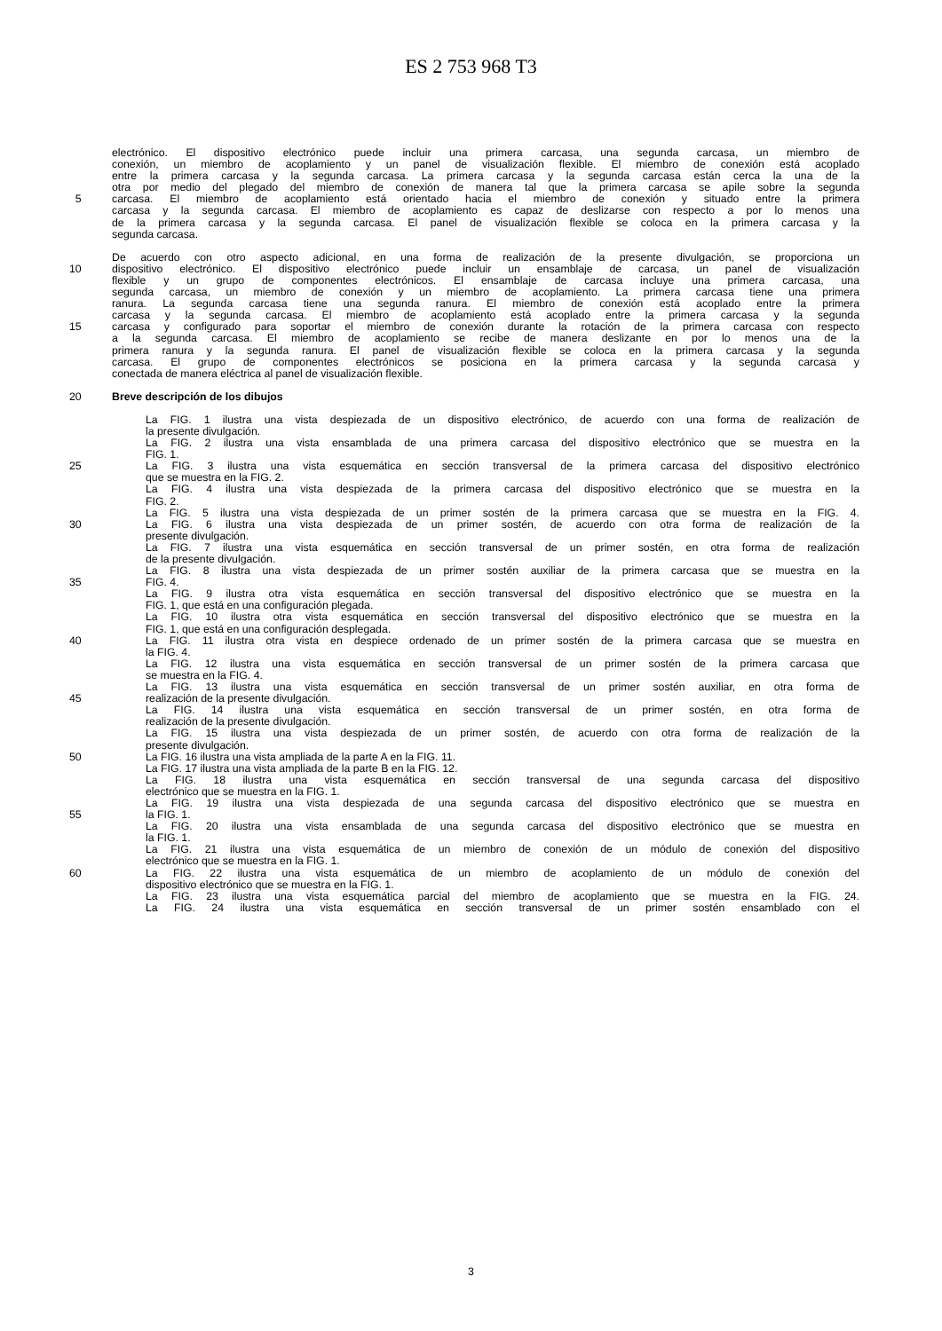ES 2 753 968 T3
electrónico. El dispositivo electrónico puede incluir una primera carcasa, una segunda carcasa, un miembro de
conexión, un miembro de acoplamiento y un panel de visualización flexible. El miembro de conexión está acoplado
entre la primera carcasa y la segunda carcasa. La primera carcasa y la segunda carcasa están cerca la una de la
otra por medio del plegado del miembro de conexión de manera tal que la primera carcasa se apile sobre la segunda
5 carcasa. El miembro de acoplamiento está orientado hacia el miembro de conexión y situado entre la primera
carcasa y la segunda carcasa. El miembro de acoplamiento es capaz de deslizarse con respecto a por lo menos una
de la primera carcasa y la segunda carcasa. El panel de visualización flexible se coloca en la primera carcasa y la
segunda carcasa.
De acuerdo con otro aspecto adicional, en una forma de realización de la presente divulgación, se proporciona un
10 dispositivo electrónico. El dispositivo electrónico puede incluir un ensamblaje de carcasa, un panel de visualización
flexible y un grupo de componentes electrónicos. El ensamblaje de carcasa incluye una primera carcasa, una
segunda carcasa, un miembro de conexión y un miembro de acoplamiento. La primera carcasa tiene una primera
ranura. La segunda carcasa tiene una segunda ranura. El miembro de conexión está acoplado entre la primera
carcasa y la segunda carcasa. El miembro de acoplamiento está acoplado entre la primera carcasa y la segunda
15 carcasa y configurado para soportar el miembro de conexión durante la rotación de la primera carcasa con respecto
a la segunda carcasa. El miembro de acoplamiento se recibe de manera deslizante en por lo menos una de la
primera ranura y la segunda ranura. El panel de visualización flexible se coloca en la primera carcasa y la segunda
carcasa. El grupo de componentes electrónicos se posiciona en la primera carcasa y la segunda carcasa y
conectada de manera eléctrica al panel de visualización flexible.
20 Breve descripción de los dibujos
La FIG. 1 ilustra una vista despiezada de un dispositivo electrónico, de acuerdo con una forma de realización de
la presente divulgación.
La FIG. 2 ilustra una vista ensamblada de una primera carcasa del dispositivo electrónico que se muestra en la
FIG. 1.
25 La FIG. 3 ilustra una vista esquemática en sección transversal de la primera carcasa del dispositivo electrónico
que se muestra en la FIG. 2.
La FIG. 4 ilustra una vista despiezada de la primera carcasa del dispositivo electrónico que se muestra en la
FIG. 2.
La FIG. 5 ilustra una vista despiezada de un primer sostén de la primera carcasa que se muestra en la FIG. 4.
30 La FIG. 6 ilustra una vista despiezada de un primer sostén, de acuerdo con otra forma de realización de la
presente divulgación.
La FIG. 7 ilustra una vista esquemática en sección transversal de un primer sostén, en otra forma de realización
de la presente divulgación.
La FIG. 8 ilustra una vista despiezada de un primer sostén auxiliar de la primera carcasa que se muestra en la
35 FIG. 4.
La FIG. 9 ilustra otra vista esquemática en sección transversal del dispositivo electrónico que se muestra en la
FIG. 1, que está en una configuración plegada.
La FIG. 10 ilustra otra vista esquemática en sección transversal del dispositivo electrónico que se muestra en la
FIG. 1, que está en una configuración desplegada.
40 La FIG. 11 ilustra otra vista en despiece ordenado de un primer sostén de la primera carcasa que se muestra en
la FIG. 4.
La FIG. 12 ilustra una vista esquemática en sección transversal de un primer sostén de la primera carcasa que
se muestra en la FIG. 4.
La FIG. 13 ilustra una vista esquemática en sección transversal de un primer sostén auxiliar, en otra forma de
45 realización de la presente divulgación.
La FIG. 14 ilustra una vista esquemática en sección transversal de un primer sostén, en otra forma de
realización de la presente divulgación.
La FIG. 15 ilustra una vista despiezada de un primer sostén, de acuerdo con otra forma de realización de la
presente divulgación.
50 La FIG. 16 ilustra una vista ampliada de la parte A en la FIG. 11.
La FIG. 17 ilustra una vista ampliada de la parte B en la FIG. 12.
La FIG. 18 ilustra una vista esquemática en sección transversal de una segunda carcasa del dispositivo
electrónico que se muestra en la FIG. 1.
La FIG. 19 ilustra una vista despiezada de una segunda carcasa del dispositivo electrónico que se muestra en
55 la FIG. 1.
La FIG. 20 ilustra una vista ensamblada de una segunda carcasa del dispositivo electrónico que se muestra en
la FIG. 1.
La FIG. 21 ilustra una vista esquemática de un miembro de conexión de un módulo de conexión del dispositivo
electrónico que se muestra en la FIG. 1.
60 La FIG. 22 ilustra una vista esquemática de un miembro de acoplamiento de un módulo de conexión del
dispositivo electrónico que se muestra en la FIG. 1.
La FIG. 23 ilustra una vista esquemática parcial del miembro de acoplamiento que se muestra en la FIG. 24.
La FIG. 24 ilustra una vista esquemática en sección transversal de un primer sostén ensamblado con el
3